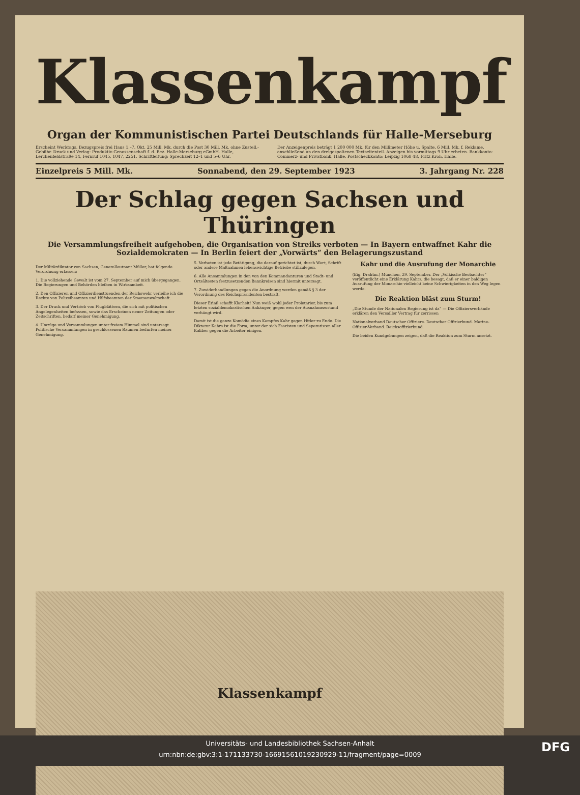Klassenkampf
Organ der Kommunistischen Partei Deutschlands für Halle-Merseburg
Erscheint Werktags. Bezugspreis frei Haus 1.–7. Okt. 25 Mill. Mk. durch die Post 30 Mill. Mk. ohne Zustell.-Gebühr. Druck und Verlag: Produktiv-Genossenschaft f. d. Bez. Halle-Merseburg eGmbH. Halle, Lerchenfeldstraße 14, Fernruf 1045, 1047, 2251. Schriftleitung: Sprechzeit 12–1 und 5–6 Uhr.
Der Anzeigenpreis beträgt 1 200 000 Mk. für den Millimeter Höhe u. Spalte, 6 Mill. Mk. f. Reklame, anschließend an den dreigespaltenen Textseitenteil. Anzeigen bis vormittags 9 Uhr erbeten. Bankkonto: Commerz- und Privatbank, Halle. Postscheckkonto: Leipzig 1068 48, Fritz Kroh, Halle.
Einzelpreis 5 Mill. Mk. Sonnabend, den 29. September 1923 3. Jahrgang Nr. 228
Der Schlag gegen Sachsen und Thüringen
Die Versammlungsfreiheit aufgehoben, die Organisation von Streiks verboten — In Bayern entwaffnet Kahr die Sozialdemokraten — In Berlin feiert der „Vorwärts“ den Belagerungszustand
Der Militärdiktator von Sachsen, Generalleutnant Müller, hat folgende Verordnung erlassen:
1. Die vollziehende Gewalt ist vom 27. September auf mich übergegangen. Die Regierungen und Behörden bleiben in Wirksamkeit.
2. Den Offizieren und Offizierdiensttuenden der Reichswehr verleihe ich die Rechte von Polizeibeamten und Hilfsbeamten der Staatsanwaltschaft.
3. Der Druck und Vertrieb von Flugblättern, die sich mit politischen Angelegenheiten befassen, sowie das Erscheinen neuer Zeitungen oder Zeitschriften, bedarf meiner Genehmigung.
4. Umzüge und Versammlungen unter freiem Himmel sind untersagt. Politische Versammlungen in geschlossenen Räumen bedürfen meiner Genehmigung.
5. Verboten ist jede Betätigung, die darauf gerichtet ist, durch Wort, Schrift oder andere Maßnahmen lebenswichtige Betriebe stillzulegen.
6. Alle Ansammlungen in den von den Kommandanturen und Stadt- und Ortsältesten festzusetzenden Bannkreisen sind hiermit untersagt.
7. Zuwiderhandlungen gegen die Anordnung werden gemäß § 3 der Verordnung des Reichspräsidenten bestraft.
Dieser Erlaß schafft Klarheit! Nun weiß wohl jeder Proletarier, bis zum letzten sozialdemokratischen Anhänger, gegen wen der Ausnahmezustand verhängt wird.
Damit ist die ganze Komödie eines Kampfes Kahr gegen Hitler zu Ende. Die Diktatur Kahrs ist die Form, unter der sich Faszisten und Separatisten aller Kaliber gegen die Arbeiter einigen.
Kahr und die Ausrufung der Monarchie
(Eig. Drahtm.) München, 29. September. Der „Völkische Beobachter“ veröffentlicht eine Erklärung Kahrs, die besagt, daß er einer baldigen Ausrufung der Monarchie vielleicht keine Schwierigkeiten in den Weg legen werde.
Die Reaktion bläst zum Sturm!
„Die Stunde der Nationalen Regierung ist da“ — Die Offiziersverbände erklären den Versailler Vertrag für zerrissen
Nationalverband Deutscher Offiziere. Deutscher Offizierbund. Marine-Offizier-Verband. Reichsoffizierbund.
Die beiden Kundgebungen zeigen, daß die Reaktion zum Sturm ansetzt.
Klassenkampf
Universitäts- und Landesbibliothek Sachsen-Anhalt
urn:nbn:de:gbv:3:1-171133730-16691561019230929-11/fragment/page=0009
DFG